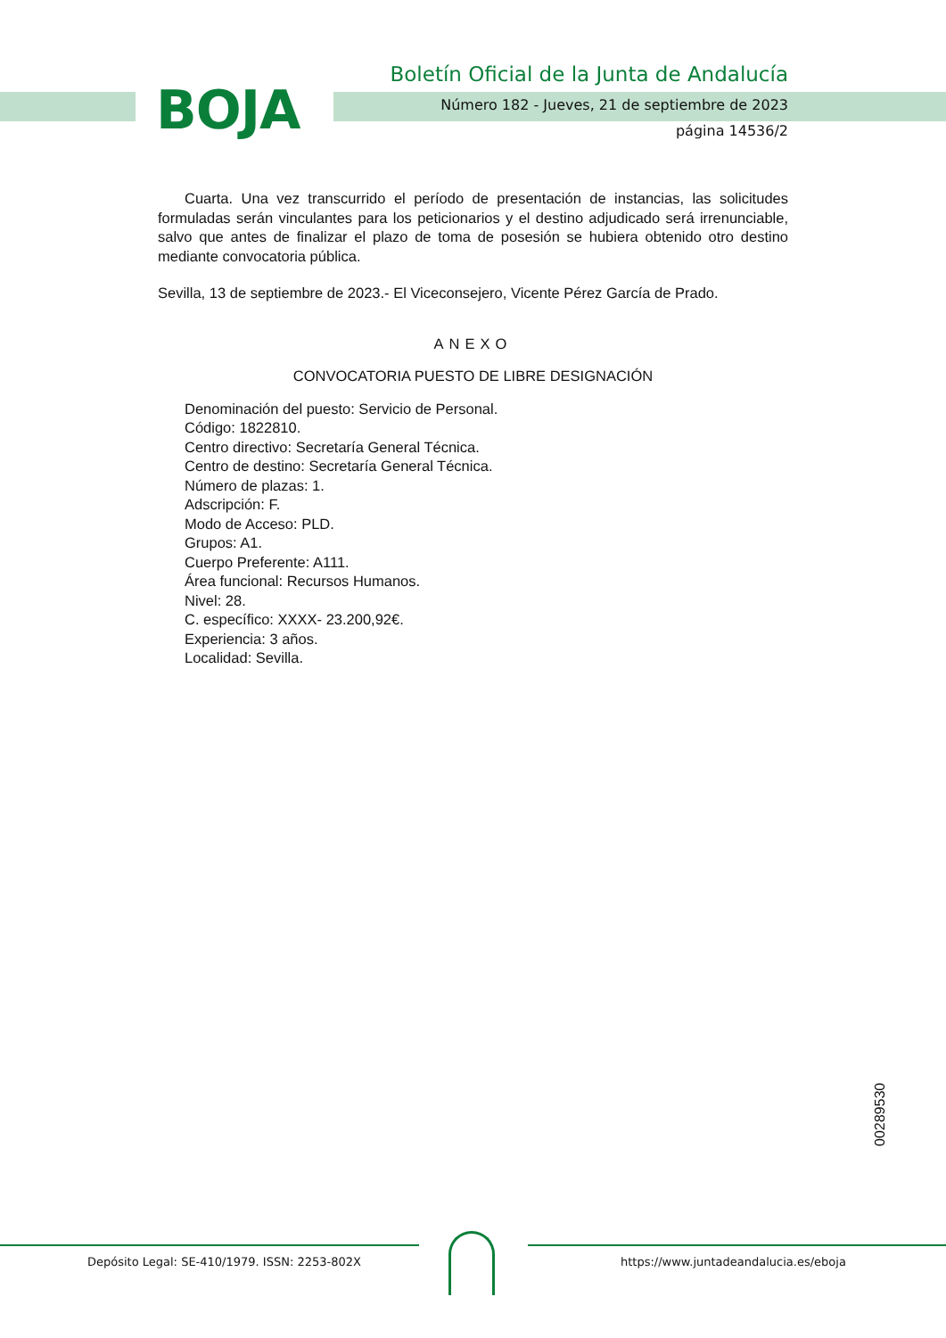BOJA
Boletín Oficial de la Junta de Andalucía
Número 182 - Jueves, 21 de septiembre de 2023
página 14536/2
Cuarta. Una vez transcurrido el período de presentación de instancias, las solicitudes formuladas serán vinculantes para los peticionarios y el destino adjudicado será irrenunciable, salvo que antes de finalizar el plazo de toma de posesión se hubiera obtenido otro destino mediante convocatoria pública.
Sevilla, 13 de septiembre de 2023.- El Viceconsejero, Vicente Pérez García de Prado.
ANEXO
CONVOCATORIA PUESTO DE LIBRE DESIGNACIÓN
Denominación del puesto: Servicio de Personal.
Código: 1822810.
Centro directivo: Secretaría General Técnica.
Centro de destino: Secretaría General Técnica.
Número de plazas: 1.
Adscripción: F.
Modo de Acceso: PLD.
Grupos: A1.
Cuerpo Preferente: A111.
Área funcional: Recursos Humanos.
Nivel: 28.
C. específico: XXXX- 23.200,92€.
Experiencia: 3 años.
Localidad: Sevilla.
00289530
Depósito Legal: SE-410/1979. ISSN: 2253-802X https://www.juntadeandalucia.es/eboja